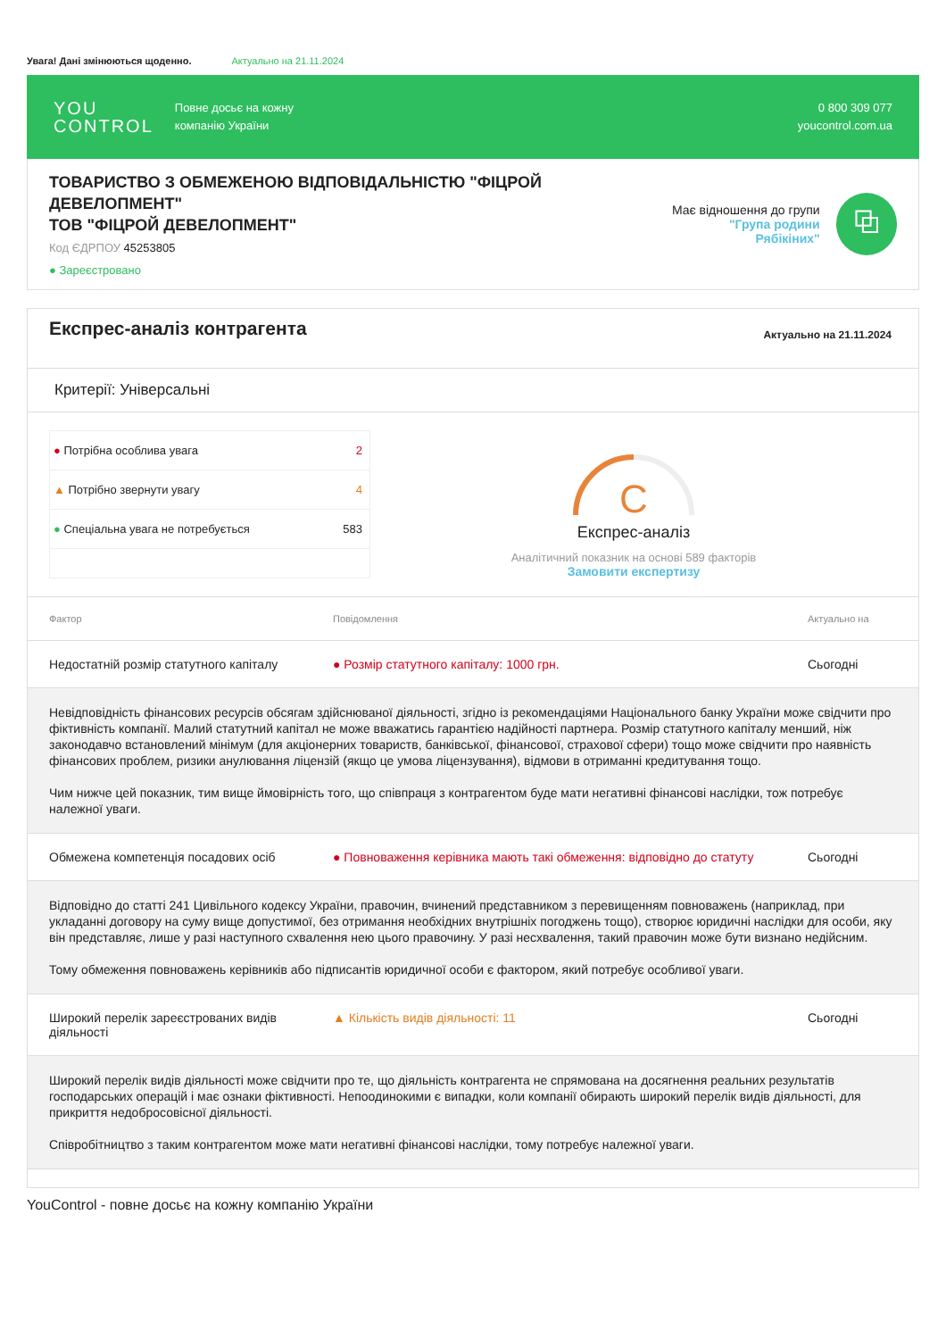Увага! Дані змінюються щоденно. Актуально на 21.11.2024
YOU
CONTROL
Повне досьє на кожну
компанію України
0 800 309 077
youcontrol.com.ua
ТОВАРИСТВО З ОБМЕЖЕНОЮ ВІДПОВІДАЛЬНІСТЮ "ФІЦРОЙ ДЕВЕЛОПМЕНТ"
ТОВ "ФІЦРОЙ ДЕВЕЛОПМЕНТ"
Код ЄДРПОУ 45253805
● Зареєстровано
Має відношення до групи
"Група родини Рябікіних"
⧉
Експрес-аналіз контрагента
Актуально на 21.11.2024
Критерії: Універсальні
● Потрібна особлива увага 2
▲ Потрібно звернути увагу 4
● Спеціальна увага не потребується 583
C
Експрес-аналіз
Аналітичний показник на основі 589 факторів
Замовити експертизу
| Фактор | Повідомлення | Актуально на |
| --- | --- | --- |
| Недостатній розмір статутного капіталу | ● Розмір статутного капіталу: 1000 грн. | Сьогодні |
| Невідповідність фінансових ресурсів обсягам здійснюваної діяльності, згідно із рекомендаціями Національного банку України може свідчити про фіктивність компанії. Малий статутний капітал не може вважатись гарантією надійності партнера. Розмір статутного капіталу менший, ніж законодавчо встановлений мінімум (для акціонерних товариств, банківської, фінансової, страхової сфери) тощо може свідчити про наявність фінансових проблем, ризики анулювання ліцензій (якщо це умова ліцензування), відмови в отриманні кредитування тощо. Чим нижче цей показник, тим вище ймовірність того, що співпраця з контрагентом буде мати негативні фінансові наслідки, тож потребує належної уваги. | | |
| Обмежена компетенція посадових осіб | ● Повноваження керівника мають такі обмеження: відповідно до статуту | Сьогодні |
| Відповідно до статті 241 Цивільного кодексу України, правочин, вчинений представником з перевищенням повноважень (наприклад, при укладанні договору на суму вище допустимої, без отримання необхідних внутрішніх погоджень тощо), створює юридичні наслідки для особи, яку він представляє, лише у разі наступного схвалення нею цього правочину. У разі несхвалення, такий правочин може бути визнано недійсним. Тому обмеження повноважень керівників або підписантів юридичної особи є фактором, який потребує особливої уваги. | | |
| Широкий перелік зареєстрованих видів діяльності | ▲ Кількість видів діяльності: 11 | Сьогодні |
| Широкий перелік видів діяльності може свідчити про те, що діяльність контрагента не спрямована на досягнення реальних результатів господарських операцій і має ознаки фіктивності. Непоодинокими є випадки, коли компанії обирають широкий перелік видів діяльності, для прикриття недобросовісної діяльності. Співробітництво з таким контрагентом може мати негативні фінансові наслідки, тому потребує належної уваги. | | |
YouControl - повне досьє на кожну компанію України